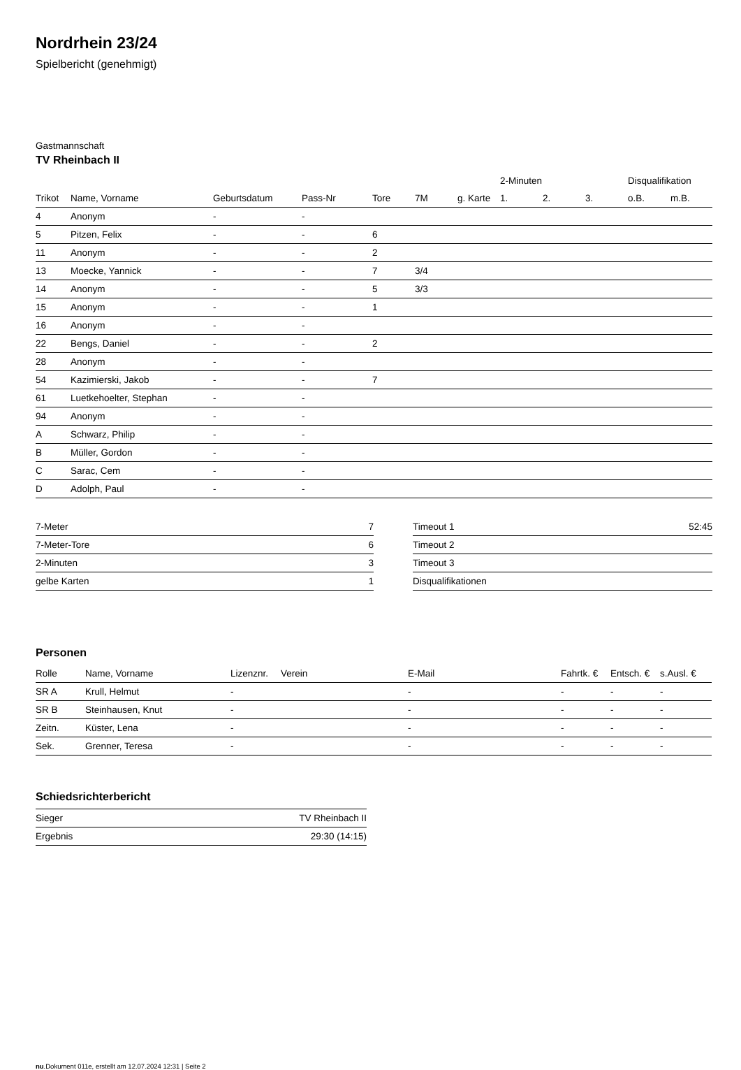Nordrhein 23/24
Spielbericht (genehmigt)
Gastmannschaft
TV Rheinbach II
| | | | | | | | 2-Minuten | | | Disqualifikation | |
| --- | --- | --- | --- | --- | --- | --- | --- | --- | --- | --- | --- |
| Trikot | Name, Vorname | Geburtsdatum | Pass-Nr | Tore | 7M | g. Karte | 1. | 2. | 3. | o.B. | m.B. |
| 4 | Anonym | - | - | | | | | | | | |
| 5 | Pitzen, Felix | - | - | 6 | | | | | | | |
| 11 | Anonym | - | - | 2 | | | | | | | |
| 13 | Moecke, Yannick | - | - | 7 | 3/4 | | | | | | |
| 14 | Anonym | - | - | 5 | 3/3 | | | | | | |
| 15 | Anonym | - | - | 1 | | | | | | | |
| 16 | Anonym | - | - | | | | | | | | |
| 22 | Bengs, Daniel | - | - | 2 | | | | | | | |
| 28 | Anonym | - | - | | | | | | | | |
| 54 | Kazimierski, Jakob | - | - | 7 | | | | | | | |
| 61 | Luetkehoelter, Stephan | - | - | | | | | | | | |
| 94 | Anonym | - | - | | | | | | | | |
| A | Schwarz, Philip | - | - | | | | | | | | |
| B | Müller, Gordon | - | - | | | | | | | | |
| C | Sarac, Cem | - | - | | | | | | | | |
| D | Adolph, Paul | - | - | | | | | | | | |
| 7-Meter | 7 |
| 7-Meter-Tore | 6 |
| 2-Minuten | 3 |
| gelbe Karten | 1 |
| Timeout 1 | 52:45 |
| Timeout 2 | |
| Timeout 3 | |
| Disqualifikationen | |
Personen
| Rolle | Name, Vorname | Lizenznr. | Verein | E-Mail | Fahrtk. € | Entsch. € | s.Ausl. € |
| --- | --- | --- | --- | --- | --- | --- | --- |
| SR A | Krull, Helmut | - | | - | - | - | - |
| SR B | Steinhausen, Knut | - | | - | - | - | - |
| Zeitn. | Küster, Lena | - | | - | - | - | - |
| Sek. | Grenner, Teresa | - | | - | - | - | - |
Schiedsrichterbericht
| Sieger | TV Rheinbach II |
| Ergebnis | 29:30 (14:15) |
nu.Dokument 011e, erstellt am 12.07.2024 12:31 | Seite 2